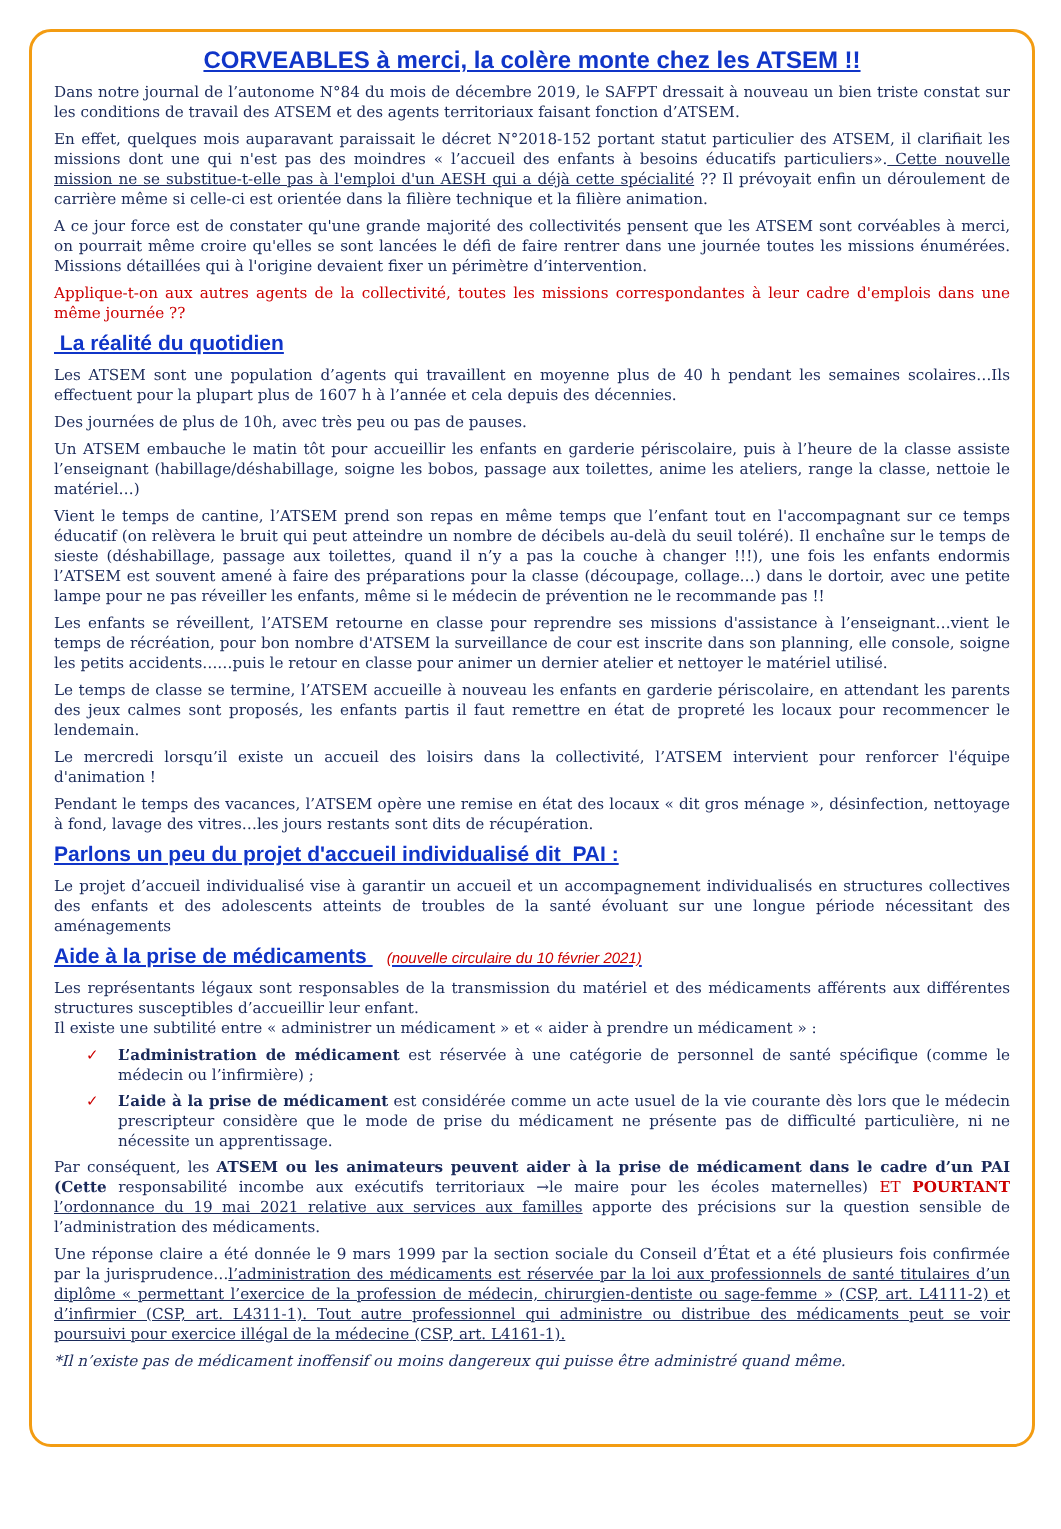CORVEABLES à merci, la colère monte chez les ATSEM !!
Dans notre journal de l’autonome N°84 du mois de décembre 2019, le SAFPT dressait à nouveau un bien triste constat sur les conditions de travail des ATSEM et des agents territoriaux faisant fonction d’ATSEM.
En effet, quelques mois auparavant paraissait le décret N°2018-152 portant statut particulier des ATSEM, il clarifiait les missions dont une qui n'est pas des moindres « l’accueil des enfants à besoins éducatifs particuliers». Cette nouvelle mission ne se substitue-t-elle pas à l'emploi d'un AESH qui a déjà cette spécialité ?? Il prévoyait enfin un déroulement de carrière même si celle-ci est orientée dans la filière technique et la filière animation.
A ce jour force est de constater qu'une grande majorité des collectivités pensent que les ATSEM sont corvéables à merci, on pourrait même croire qu'elles se sont lancées le défi de faire rentrer dans une journée toutes les missions énumérées. Missions détaillées qui à l'origine devaient fixer un périmètre d’intervention.
Applique-t-on aux autres agents de la collectivité, toutes les missions correspondantes à leur cadre d'emplois dans une même journée ??
La réalité du quotidien
Les ATSEM sont une population d’agents qui travaillent en moyenne plus de 40 h pendant les semaines scolaires…Ils effectuent pour la plupart plus de 1607 h à l’année et cela depuis des décennies.
Des journées de plus de 10h, avec très peu ou pas de pauses.
Un ATSEM embauche le matin tôt pour accueillir les enfants en garderie périscolaire, puis à l’heure de la classe assiste l’enseignant (habillage/déshabillage, soigne les bobos, passage aux toilettes, anime les ateliers, range la classe, nettoie le matériel…)
Vient le temps de cantine, l’ATSEM prend son repas en même temps que l’enfant tout en l'accompagnant sur ce temps éducatif (on relèvera le bruit qui peut atteindre un nombre de décibels au-delà du seuil toléré). Il enchaîne sur le temps de sieste (déshabillage, passage aux toilettes, quand il n’y a pas la couche à changer !!!), une fois les enfants endormis l’ATSEM est souvent amené à faire des préparations pour la classe (découpage, collage…) dans le dortoir, avec une petite lampe pour ne pas réveiller les enfants, même si le médecin de prévention ne le recommande pas !!
Les enfants se réveillent, l’ATSEM retourne en classe pour reprendre ses missions d'assistance à l’enseignant…vient le temps de récréation, pour bon nombre d'ATSEM la surveillance de cour est inscrite dans son planning, elle console, soigne les petits accidents……puis le retour en classe pour animer un dernier atelier et nettoyer le matériel utilisé.
Le temps de classe se termine, l’ATSEM accueille à nouveau les enfants en garderie périscolaire, en attendant les parents des jeux calmes sont proposés, les enfants partis il faut remettre en état de propreté les locaux pour recommencer le lendemain.
Le mercredi lorsqu’il existe un accueil des loisirs dans la collectivité, l’ATSEM intervient pour renforcer l'équipe d'animation !
Pendant le temps des vacances, l’ATSEM opère une remise en état des locaux « dit gros ménage », désinfection, nettoyage à fond, lavage des vitres…les jours restants sont dits de récupération.
Parlons un peu du projet d'accueil individualisé dit PAI :
Le projet d’accueil individualisé vise à garantir un accueil et un accompagnement individualisés en structures collectives des enfants et des adolescents atteints de troubles de la santé évoluant sur une longue période nécessitant des aménagements
Aide à la prise de médicaments (nouvelle circulaire du 10 février 2021)
Les représentants légaux sont responsables de la transmission du matériel et des médicaments afférents aux différentes structures susceptibles d’accueillir leur enfant.
Il existe une subtilité entre « administrer un médicament » et « aider à prendre un médicament » :
✓ L’administration de médicament est réservée à une catégorie de personnel de santé spécifique (comme le médecin ou l’infirmière) ;
✓ L’aide à la prise de médicament est considérée comme un acte usuel de la vie courante dès lors que le médecin prescripteur considère que le mode de prise du médicament ne présente pas de difficulté particulière, ni ne nécessite un apprentissage.
Par conséquent, les ATSEM ou les animateurs peuvent aider à la prise de médicament dans le cadre d’un PAI (Cette responsabilité incombe aux exécutifs territoriaux →le maire pour les écoles maternelles) ET POURTANT l’ordonnance du 19 mai 2021 relative aux services aux familles apporte des précisions sur la question sensible de l’administration des médicaments.
Une réponse claire a été donnée le 9 mars 1999 par la section sociale du Conseil d’État et a été plusieurs fois confirmée par la jurisprudence…l’administration des médicaments est réservée par la loi aux professionnels de santé titulaires d’un diplôme « permettant l’exercice de la profession de médecin, chirurgien-dentiste ou sage-femme » (CSP, art. L4111-2) et d’infirmier (CSP, art. L4311-1). Tout autre professionnel qui administre ou distribue des médicaments peut se voir poursuivi pour exercice illégal de la médecine (CSP, art. L4161-1).
*Il n’existe pas de médicament inoffensif ou moins dangereux qui puisse être administré quand même.